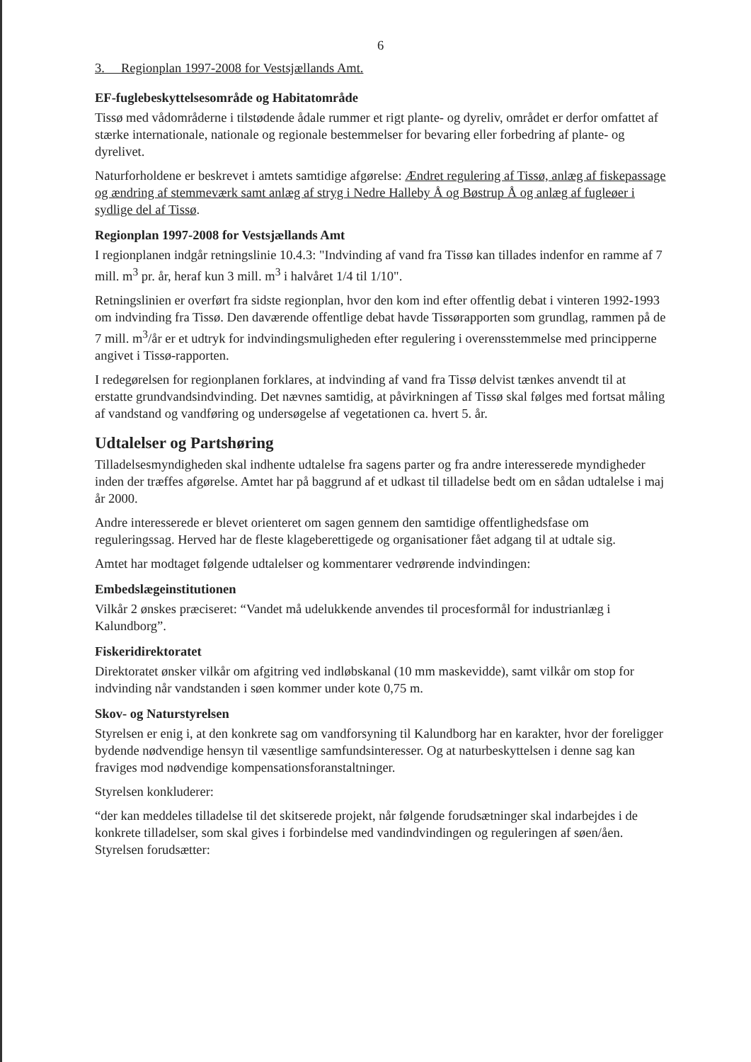6
3. Regionplan 1997-2008 for Vestsjællands Amt.
EF-fuglebeskyttelsesområde og Habitatområde
Tissø med vådområderne i tilstødende ådale rummer et rigt plante- og dyreliv, området er derfor omfattet af stærke internationale, nationale og regionale bestemmelser for bevaring eller forbedring af plante- og dyrelivet.
Naturforholdene er beskrevet i amtets samtidige afgørelse: Ændret regulering af Tissø, anlæg af fiskepassage og ændring af stemmeværk samt anlæg af stryg i Nedre Halleby Å og Bøstrup Å og anlæg af fugleøer i sydlige del af Tissø.
Regionplan 1997-2008 for Vestsjællands Amt
I regionplanen indgår retningslinie 10.4.3: "Indvinding af vand fra Tissø kan tillades indenfor en ramme af 7 mill. m<sup>3</sup> pr. år, heraf kun 3 mill. m<sup>3</sup> i halvåret 1/4 til 1/10".
Retningslinien er overført fra sidste regionplan, hvor den kom ind efter offentlig debat i vinteren 1992-1993 om indvinding fra Tissø. Den daværende offentlige debat havde Tissørapporten som grundlag, rammen på de 7 mill. m<sup>3</sup>/år er et udtryk for indvindingsmuligheden efter regulering i overensstemmelse med principperne angivet i Tissø-rapporten.
I redegørelsen for regionplanen forklares, at indvinding af vand fra Tissø delvist tænkes anvendt til at erstatte grundvandsindvinding. Det nævnes samtidig, at påvirkningen af Tissø skal følges med fortsat måling af vandstand og vandføring og undersøgelse af vegetationen ca. hvert 5. år.
Udtalelser og Partshøring
Tilladelsesmyndigheden skal indhente udtalelse fra sagens parter og fra andre interesserede myndigheder inden der træffes afgørelse. Amtet har på baggrund af et udkast til tilladelse bedt om en sådan udtalelse i maj år 2000.
Andre interesserede er blevet orienteret om sagen gennem den samtidige offentlighedsfase om reguleringssag. Herved har de fleste klageberettigede og organisationer fået adgang til at udtale sig.
Amtet har modtaget følgende udtalelser og kommentarer vedrørende indvindingen:
Embedslægeinstitutionen
Vilkår 2 ønskes præciseret: “Vandet må udelukkende anvendes til procesformål for industrianlæg i Kalundborg”.
Fiskeridirektoratet
Direktoratet ønsker vilkår om afgitring ved indløbskanal (10 mm maskevidde), samt vilkår om stop for indvinding når vandstanden i søen kommer under kote 0,75 m.
Skov- og Naturstyrelsen
Styrelsen er enig i, at den konkrete sag om vandforsyning til Kalundborg har en karakter, hvor der foreligger bydende nødvendige hensyn til væsentlige samfundsinteresser. Og at naturbeskyttelsen i denne sag kan fraviges mod nødvendige kompensationsforanstaltninger.
Styrelsen konkluderer:
“der kan meddeles tilladelse til det skitserede projekt, når følgende forudsætninger skal indarbejdes i de konkrete tilladelser, som skal gives i forbindelse med vandindvindingen og reguleringen af søen/åen. Styrelsen forudsætter: